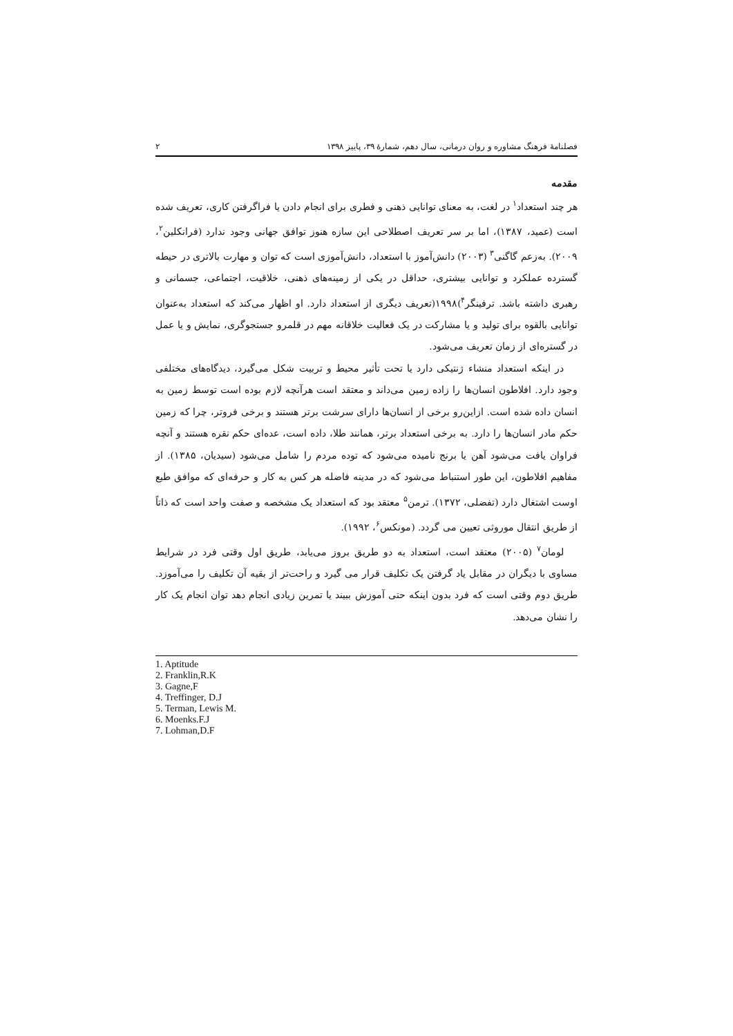فصلنامهٔ فرهنگ مشاوره و روان درمانی، سال دهم، شمارهٔ ۳۹، پاییز ۱۳۹۸ ۲
مقدمه
هر چند استعداد<sup>۱</sup> در لغت، به معنای توانایی ذهنی و فطری برای انجام دادن یا فراگرفتن کاری، تعریف شده است (عمید، ۱۳۸۷)، اما بر سر تعریف اصطلاحی این سازه هنوز توافق جهانی وجود ندارد (فرانکلین<sup>۲</sup>، ۲۰۰۹). به‌زعم گاگنی<sup>۳</sup> (۲۰۰۳) دانش‌آموز با استعداد، دانش‌آموزی است که توان و مهارت بالاتری در حیطه گسترده عملکرد و توانایی بیشتری، حداقل در یکی از زمینه‌های ذهنی، خلاقیت، اجتماعی، جسمانی و رهبری داشته باشد. ترفینگر<sup>۴</sup>)۱۹۹۸(تعریف دیگری از استعداد دارد. او اظهار می‌کند که استعداد به‌عنوان توانایی بالقوه برای تولید و یا مشارکت در یک فعالیت خلاقانه مهم در قلمرو جستجوگری، نمایش و یا عمل در گستره‌ای از زمان تعریف می‌شود.
در اینکه استعداد منشاء ژنتیکی دارد یا تحت تأثیر محیط و تربیت شکل می‌گیرد، دیدگاه‌های مختلفی وجود دارد. افلاطون انسان‌ها را زاده زمین می‌داند و معتقد است هرآنچه لازم بوده است توسط زمین به انسان داده شده است. ازاین‌رو برخی از انسان‌ها دارای سرشت برتر هستند و برخی فروتر، چرا که زمین حکم مادر انسان‌ها را دارد. به برخی استعداد برتر، همانند طلا، داده است، عده‌ای حکم نقره هستند و آنچه فراوان یافت می‌شود آهن یا برنج نامیده می‌شود که توده مردم را شامل می‌شود (سیدیان، ۱۳۸۵). از مفاهیم افلاطون، این طور استنباط می‌شود که در مدینه فاضله هر کس به کار و حرفه‌ای که موافق طبع اوست اشتغال دارد (تفضلی، ۱۳۷۲). ترمن<sup>۵</sup> معتقد بود که استعداد یک مشخصه و صفت واحد است که ذاتاً از طریق انتقال موروثی تعیین می گردد. (مونکس<sup>۶</sup>، ۱۹۹۲).
لومان<sup>۷</sup> (۲۰۰۵) معتقد است، استعداد به دو طریق بروز می‌یابد، طریق اول وقتی فرد در شرایط مساوی با دیگران در مقابل یاد گرفتن یک تکلیف قرار می گیرد و راحت‌تر از بقیه آن تکلیف را می‌آموزد. طریق دوم وقتی است که فرد بدون اینکه حتی آموزش ببیند یا تمرین زیادی انجام دهد توان انجام یک کار را نشان می‌دهد.
1. Aptitude
2. Franklin,R.K
3. Gagne,F
4. Treffinger, D.J
5. Terman, Lewis M.
6. Moenks.F.J
7. Lohman,D.F